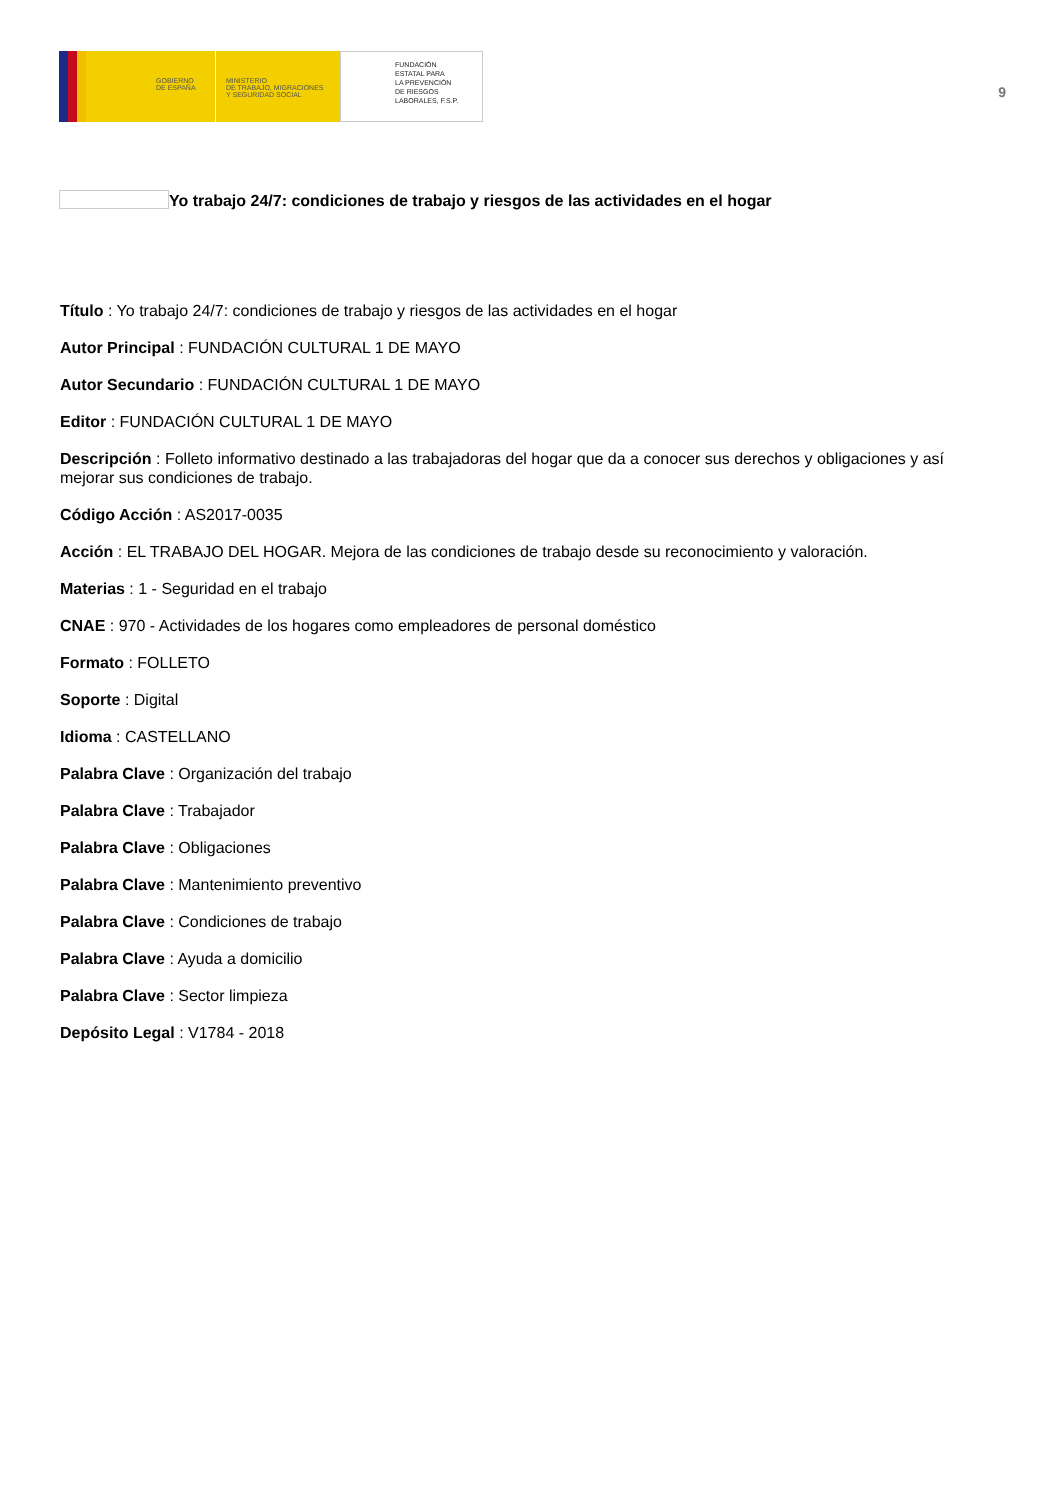GOBIERNO
DE ESPAÑA
MINISTERIO
DE TRABAJO, MIGRACIONES
Y SEGURIDAD SOCIAL
FUNDACIÓN
ESTATAL PARA
LA PREVENCIÓN
DE RIESGOS
LABORALES, F.S.P.
9
Yo trabajo 24/7: condiciones de trabajo y riesgos de las actividades en el hogar
Título : Yo trabajo 24/7: condiciones de trabajo y riesgos de las actividades en el hogar
Autor Principal : FUNDACIÓN CULTURAL 1 DE MAYO
Autor Secundario : FUNDACIÓN CULTURAL 1 DE MAYO
Editor : FUNDACIÓN CULTURAL 1 DE MAYO
Descripción : Folleto informativo destinado a las trabajadoras del hogar que da a conocer sus derechos y obligaciones y así mejorar sus condiciones de trabajo.
Código Acción : AS2017-0035
Acción : EL TRABAJO DEL HOGAR. Mejora de las condiciones de trabajo desde su reconocimiento y valoración.
Materias : 1 - Seguridad en el trabajo
CNAE : 970 - Actividades de los hogares como empleadores de personal doméstico
Formato : FOLLETO
Soporte : Digital
Idioma : CASTELLANO
Palabra Clave : Organización del trabajo
Palabra Clave : Trabajador
Palabra Clave : Obligaciones
Palabra Clave : Mantenimiento preventivo
Palabra Clave : Condiciones de trabajo
Palabra Clave : Ayuda a domicilio
Palabra Clave : Sector limpieza
Depósito Legal : V1784 - 2018